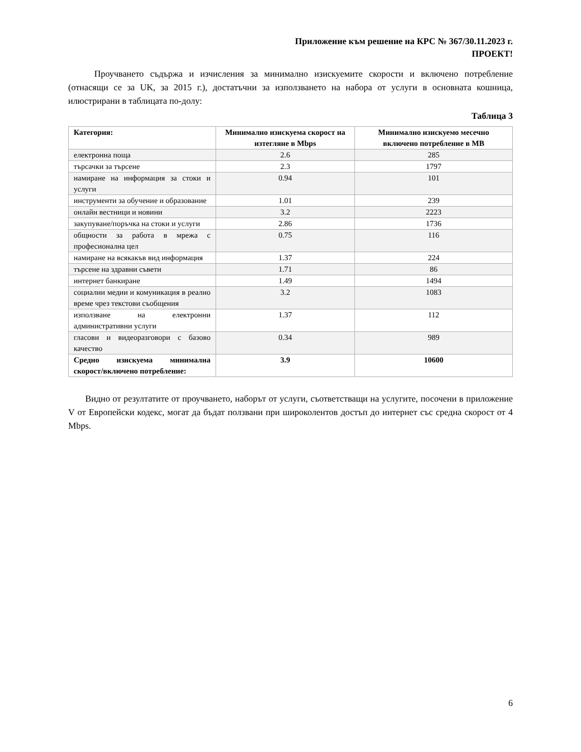Приложение към решение на КРС № 367/30.11.2023 г.
ПРОЕКТ!
Проучването съдържа и изчисления за минимално изискуемите скорости и включено потребление (отнасящи се за UK, за 2015 г.), достатъчни за използването на набора от услуги в основната кошница, илюстрирани в таблицата по-долу:
Таблица 3
| Категория: | Минимално изискуема скорост на изтегляне в Mbps | Минимално изискуемо месечно включено потребление в MB |
| --- | --- | --- |
| електронна поща | 2.6 | 285 |
| търсачки за търсене | 2.3 | 1797 |
| намиране на информация за стоки и услуги | 0.94 | 101 |
| инструменти за обучение и образование | 1.01 | 239 |
| онлайн вестници и новини | 3.2 | 2223 |
| закупуване/поръчка на стоки и услуги | 2.86 | 1736 |
| общности за работа в мрежа с професионална цел | 0.75 | 116 |
| намиране на всякакъв вид информация | 1.37 | 224 |
| търсене на здравни съвети | 1.71 | 86 |
| интернет банкиране | 1.49 | 1494 |
| социални медии и комуникация в реално време чрез текстови съобщения | 3.2 | 1083 |
| използване на електронни административни услуги | 1.37 | 112 |
| гласови и видеоразговори с базово качество | 0.34 | 989 |
| Средно изискуема минимална скорост/включено потребление: | 3.9 | 10600 |
Видно от резултатите от проучването, наборът от услуги, съответстващи на услугите, посочени в приложение V от Европейски кодекс, могат да бъдат ползвани при широколентов достъп до интернет със средна скорост от 4 Mbps.
6